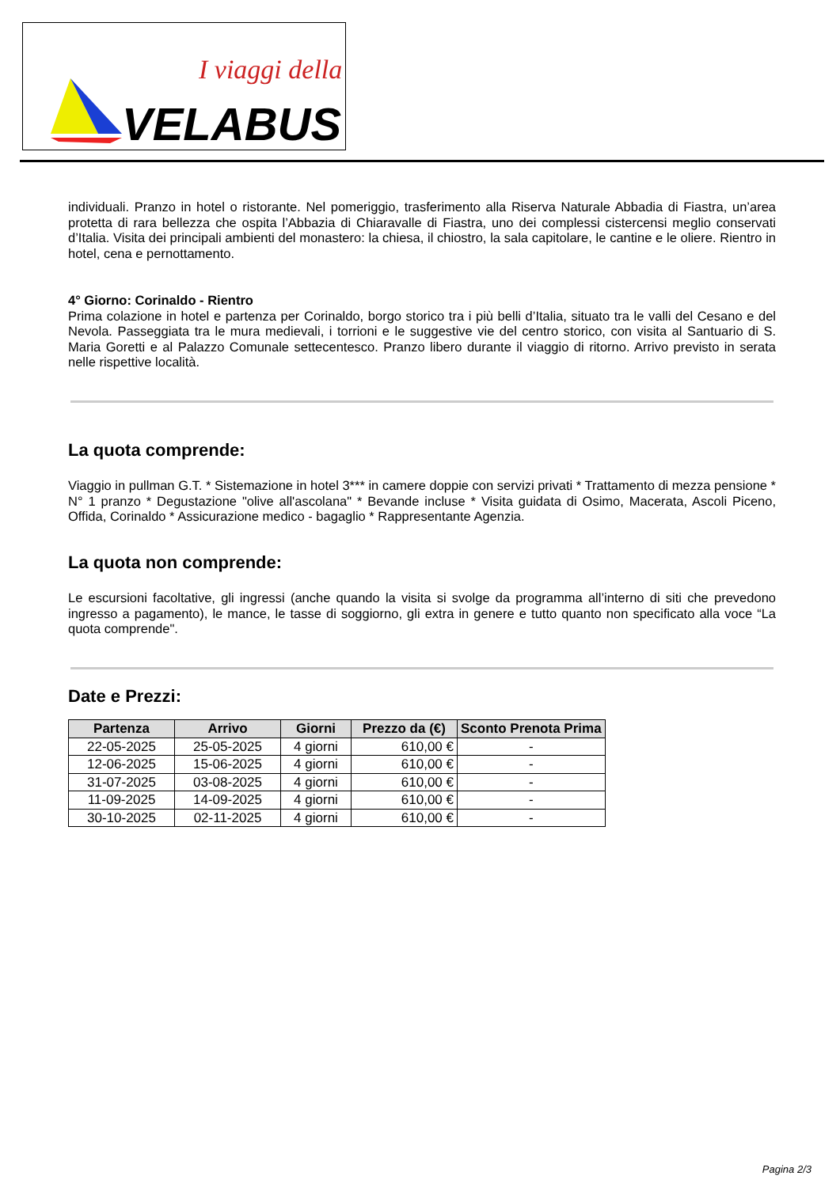I viaggi della
VELABUS
individuali. Pranzo in hotel o ristorante. Nel pomeriggio, trasferimento alla Riserva Naturale Abbadia di Fiastra, un’area protetta di rara bellezza che ospita l’Abbazia di Chiaravalle di Fiastra, uno dei complessi cistercensi meglio conservati d’Italia. Visita dei principali ambienti del monastero: la chiesa, il chiostro, la sala capitolare, le cantine e le oliere. Rientro in hotel, cena e pernottamento.
4° Giorno: Corinaldo - Rientro
Prima colazione in hotel e partenza per Corinaldo, borgo storico tra i più belli d’Italia, situato tra le valli del Cesano e del Nevola. Passeggiata tra le mura medievali, i torrioni e le suggestive vie del centro storico, con visita al Santuario di S. Maria Goretti e al Palazzo Comunale settecentesco. Pranzo libero durante il viaggio di ritorno. Arrivo previsto in serata nelle rispettive località.
La quota comprende:
Viaggio in pullman G.T. * Sistemazione in hotel 3*** in camere doppie con servizi privati * Trattamento di mezza pensione * N° 1 pranzo * Degustazione "olive all'ascolana" * Bevande incluse * Visita guidata di Osimo, Macerata, Ascoli Piceno, Offida, Corinaldo * Assicurazione medico - bagaglio * Rappresentante Agenzia.
La quota non comprende:
Le escursioni facoltative, gli ingressi (anche quando la visita si svolge da programma all’interno di siti che prevedono ingresso a pagamento), le mance, le tasse di soggiorno, gli extra in genere e tutto quanto non specificato alla voce “La quota comprende".
Date e Prezzi:
| Partenza | Arrivo | Giorni | Prezzo da (€) | Sconto Prenota Prima |
| --- | --- | --- | --- | --- |
| 22-05-2025 | 25-05-2025 | 4 giorni | 610,00 € | - |
| 12-06-2025 | 15-06-2025 | 4 giorni | 610,00 € | - |
| 31-07-2025 | 03-08-2025 | 4 giorni | 610,00 € | - |
| 11-09-2025 | 14-09-2025 | 4 giorni | 610,00 € | - |
| 30-10-2025 | 02-11-2025 | 4 giorni | 610,00 € | - |
Pagina 2/3